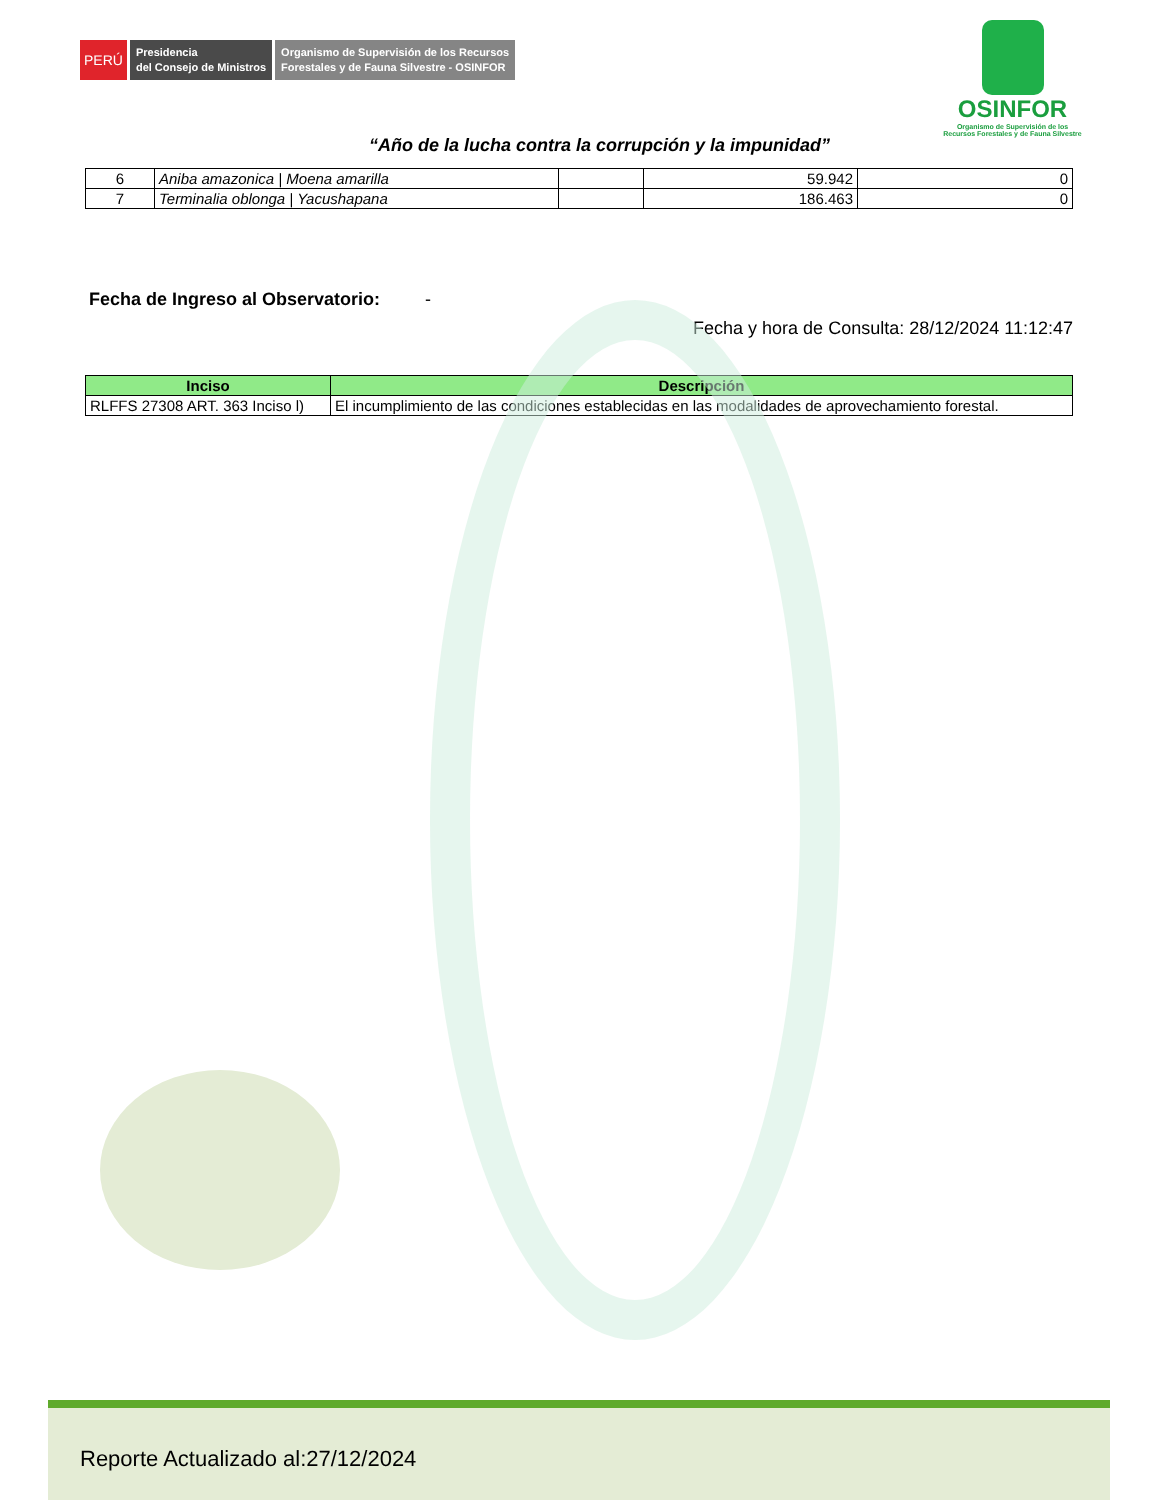PERÚ
Presidencia
del Consejo de Ministros
Organismo de Supervisión de los Recursos
Forestales y de Fauna Silvestre - OSINFOR
OSINFOR
Organismo de Supervisión de los
Recursos Forestales y de Fauna Silvestre
“Año de la lucha contra la corrupción y la impunidad”
| 6 | Aniba amazonica / Moena amarilla | | 59.942 | 0 |
| 7 | Terminalia oblonga / Yacushapana | | 186.463 | 0 |
Fecha de Ingreso al Observatorio: -
Fecha y hora de Consulta: 28/12/2024 11:12:47
| Inciso | Descripción |
| --- | --- |
| RLFFS 27308 ART. 363 Inciso l) | El incumplimiento de las condiciones establecidas en las modalidades de aprovechamiento forestal. |
Reporte Actualizado al:27/12/2024